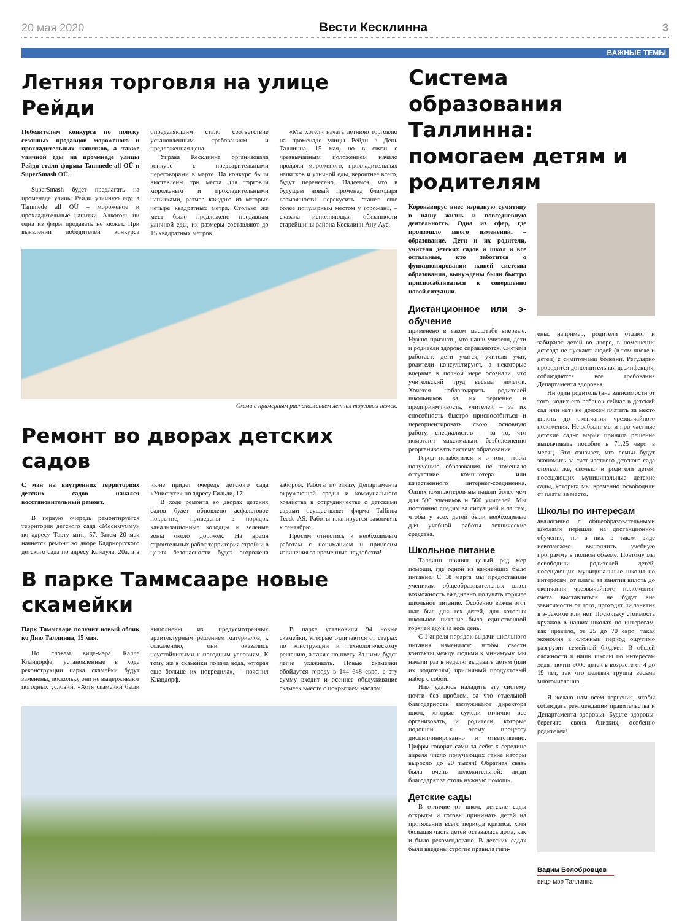20 мая 2020 Вести Кесклинна 3
ВАЖНЫЕ ТЕМЫ
Летняя торговля на улице Рейди
Победителям конкурса по поиску сезонных продавцов мороженого и прохладительных напитков, а также уличной еды на променаде улицы Рейди стали фирмы Tammede all OÜ и SuperSmash OÜ.
SuperSmash будет предлагать на променаде улицы Рейди уличную еду, а Tammede all OÜ – мороженое и прохладительные напитки. Алкоголь ни одна из фирм продавать не может. При выявлении победителей конкурса определяющим стало соответствие установленным требованиям и предложенная цена.
Управа Кесклинна организовала конкурс с предварительными переговорами в марте. На конкурс были выставлены три места для торговли мороженым и прохладительными напитками, размер каждого из которых четыре квадратных метра. Столько же мест было предложено продавцам уличной еды, их размеры составляют до 15 квадратных метров.
«Мы хотели начать летнюю торговлю на променаде улицы Рейди в День Таллинна, 15 мая, но в связи с чрезвычайным положением начало продажи мороженого, прохладительных напитков и уличной еды, вероятнее всего, будут перенесено. Надеемся, что в будущем новый променад благодаря возможности перекусить станет еще более популярным местом у горожан», – сказала исполняющая обязанности старейшины района Кесклинн Ану Аус.
Схема с примерным расположением летних торговых точек.
Ремонт во дворах детских садов
С мая на внутренних территориях детских садов начался восстановительный ремонт.
В первую очередь ремонтируется территория детского сада «Месимумму» по адресу Тарту мнт., 57. Затем 20 мая начнется ремонт во дворе Кадриоргского детского сада по адресу Койдула, 20а, а в июне придет очередь детского сада «Унистусе» по адресу Гильди, 17.
В ходе ремонта во дворах детских садов будет обновлено асфальтовое покрытие, приведены в порядок канализационные колодцы и зеленые зоны около дорожек. На время строительных работ территория стройки в целях безопасности будет огорожена забором. Работы по заказу Департамента окружающей среды и коммунального хозяйства в сотрудничестве с детскими садами осуществляет фирма Tallinna Teede AS. Работы планируется закончить к сентябрю.
Просим отнестись к необходимым работам с пониманием и приносим извинения за временные неудобства!
В парке Таммсааре новые скамейки
Парк Таммсааре получит новый облик ко Дню Таллинна, 15 мая.
По словам вице-мэра Калле Кландорфа, установленные в ходе реконструкции парка скамейки будут заменены, поскольку они не выдерживают погодных условий. «Хотя скамейки были выполнены из предусмотренных архитектурным решением материалов, к сожалению, они оказались неустойчивыми к погодным условиям. К тому же в скамейки попала вода, которая еще больше их повредила», – пояснил Кландорф.
В парке установили 94 новые скамейки, которые отличаются от старых по конструкции и технологическому решению, а также по цвету. За ними будет легче ухаживать. Новые скамейки обойдутся городу в 144 648 евро, в эту сумму входит и осеннее обслуживание скамеек вместе с покрытием маслом.
Система образования Таллинна: помогаем детям и родителям
Коронавирус внес изрядную сумятицу в нашу жизнь и повседневную деятельность. Одна из сфер, где произошло много изменений, – образование. Дети и их родители, учителя детских садов и школ и все остальные, кто заботится о функционировании нашей системы образования, вынуждены были быстро приспосабливаться к совершенно новой ситуации.
Дистанционное или э-обучение
применено в таком масштабе впервые. Нужно признать, что наши учителя, дети и родители здорово справляются. Система работает: дети учатся, учителя учат, родители консультируют, а некоторые впервые в полной мере осознали, что учительский труд весьма нелегок. Хочется поблагодарить родителей школьников за их терпение и предприимчивость, учителей – за их способность быстро приспособиться и переориентировать свою основную работу, специалистов – за то, что помогают максимально безболезненно реорганизовать систему образования.
Город позаботился и о том, чтобы получению образования не помешало отсутствие компьютера или качественного интернет-соединения. Одних компьютеров мы нашли более чем для 500 учеников и 560 учителей. Мы постоянно следим за ситуацией и за тем, чтобы у всех детей были необходимые для учебной работы технические средства.
Школьное питание
Таллинн принял целый ряд мер помощи, где одной из важнейших было питание. С 18 марта мы предоставили ученикам общеобразовательных школ возможность ежедневно получать горячее школьное питание. Особенно важен этот шаг был для тех детей, для которых школьное питание было единственной горячей едой за весь день.
С 1 апреля порядок выдачи школьного питания изменился: чтобы свести контакты между людьми к минимуму, мы начали раз в неделю выдавать детям (или их родителям) приличный продуктовый набор с собой.
Нам удалось наладить эту систему почти без проблем, за что отдельной благодарности заслуживают директора школ, которые сумели отлично все организовать, и родители, которые подошли к этому процессу дисциплинированно и ответственно. Цифры говорят сами за себя: к середине апреля число получающих такие наборы выросло до 20 тысяч! Обратная связь была очень положительной: люди благодарят за столь нужную помощь.
Детские сады
В отличие от школ, детские сады открыты и готовы принимать детей на протяжении всего периода кризиса, хотя большая часть детей оставалась дома, как и было рекомендовано. В детских садах были введены строгие правила гиги-
ены: например, родители отдают и забирают детей во дворе, в помещения детсада не пускают людей (в том числе и детей) с симптомами болезни. Регулярно проводится дополнительная дезинфекция, соблюдаются все требования Департамента здоровья.
Ни один родитель (вне зависимости от того, ходит его ребенок сейчас в детский сад или нет) не должен платить за место вплоть до окончания чрезвычайного положения. Не забыли мы и про частные детские сады: мэрия приняла решение выплачивать пособие в 71,25 евро в месяц. Это означает, что семьи будут экономить за счет частного детского сада столько же, сколько и родители детей, посещающих муниципальные детские сады, которых мы временно освободили от платы за место.
Школы по интересам
аналогично с общеобразовательными школами перешли на дистанционное обучение, но в них в таком виде невозможно выполнить учебную программу в полном объеме. Поэтому мы освободили родителей детей, посещающих муниципальные школы по интересам, от платы за занятия вплоть до окончания чрезвычайного положения: счета выставляться не будут вне зависимости от того, проходят ли занятия в э-режиме или нет. Поскольку стоимость кружков в наших школах по интересам, как правило, от 25 до 70 евро, такая экономия в сложный период ощутимо разгрузит семейный бюджет. В общей сложности в наши школы по интересам ходят почти 9000 детей в возрасте от 4 до 19 лет, так что целевая группа весьма многочисленна.
Я желаю нам всем терпения, чтобы соблюдать рекомендации правительства и Департамента здоровья. Будьте здоровы, берегите своих близких, особенно родителей!
Вадим Белобровцев
вице-мэр Таллинна